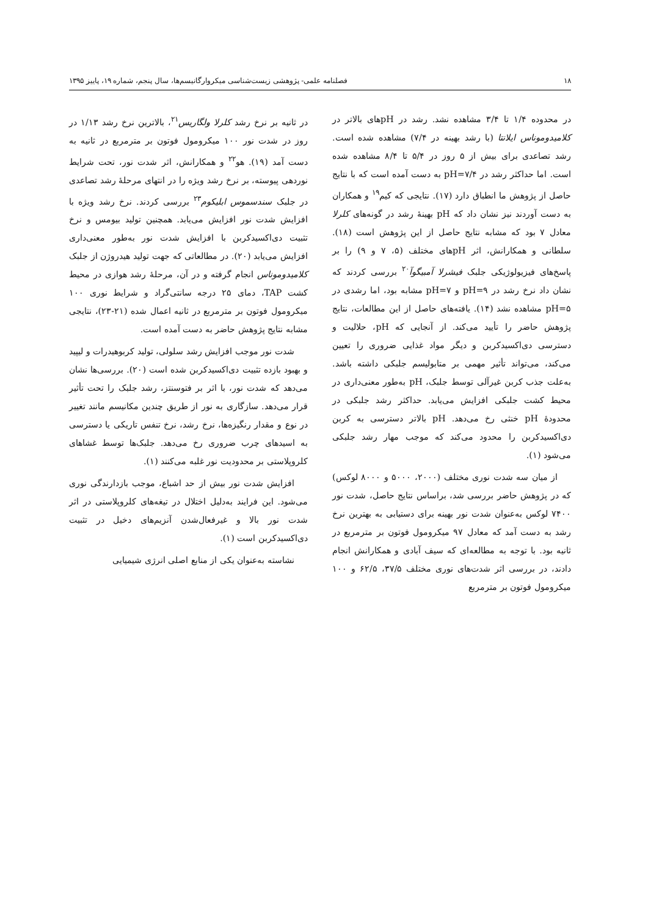۱۸ فصلنامه علمی- پژوهشی زیست‌شناسی میکروارگانیسم‌ها، سال پنجم، شماره ۱۹، پاییز ۱۳۹۵
در محدوده ۱/۴ تا ۳/۴ مشاهده نشد. رشد در pHهای بالاتر در کلامیدوموناس ایلانتا (با رشد بهینه در ۷/۴) مشاهده شده است. رشد تصاعدی برای بیش از ۵ روز در ۵/۴ تا ۸/۴ مشاهده شده است. اما حداکثر رشد در pH=۷/۴ به دست آمده است که با نتایج حاصل از پژوهش ما انطباق دارد (۱۷). نتایجی که کیم<sup>۱۹</sup> و همکاران به دست آوردند نیز نشان داد که pH بهینهٔ رشد در گونه‌های کلرلا معادل ۷ بود که مشابه نتایج حاصل از این پژوهش است (۱۸). سلطانی و همکارانش، اثر pHهای مختلف (۵، ۷ و ۹) را بر پاسخ‌های فیزیولوژیکی جلبک فیشرلا آمبیگوآ<sup>۲۰</sup> بررسی کردند که نشان داد نرخ رشد در pH=۹ و pH=۷ مشابه بود، اما رشدی در pH=۵ مشاهده نشد (۱۴). یافته‌های حاصل از این مطالعات، نتایج پژوهش حاضر را تأیید می‌کند. از آنجایی که pH، حلالیت و دسترسی دی‌اکسیدکربن و دیگر مواد غذایی ضروری را تعیین می‌کند، می‌تواند تأثیر مهمی بر متابولیسم جلبکی داشته باشد. به‌علت جذب کربن غیرآلی توسط جلبک، pH به‌طور معنی‌داری در محیط کشت جلبکی افزایش می‌یابد. حداکثر رشد جلبکی در محدودهٔ pH خنثی رخ می‌دهد. pH بالاتر دسترسی به کربن دی‌اکسیدکربن را محدود می‌کند که موجب مهار رشد جلبکی می‌شود (۱).
از میان سه شدت نوری مختلف (۲۰۰۰، ۵۰۰۰ و ۸۰۰۰ لوکس) که در پژوهش حاضر بررسی شد، براساس نتایج حاصل، شدت نور ۷۴۰۰ لوکس به‌عنوان شدت نور بهینه برای دستیابی به بهترین نرخ رشد به دست آمد که معادل ۹۷ میکرومول فوتون بر مترمربع در ثانیه بود. با توجه به مطالعه‌ای که سیف آبادی و همکارانش انجام دادند، در بررسی اثر شدت‌های نوری مختلف ۳۷/۵، ۶۲/۵ و ۱۰۰ میکرومول فوتون بر مترمربع
در ثانیه بر نرخ رشد کلرلا ولگاریس<sup>۲۱</sup>، بالاترین نرخ رشد ۱/۱۳ در روز در شدت نور ۱۰۰ میکرومول فوتون بر مترمربع در ثانیه به دست آمد (۱۹). هو<sup>۲۲</sup> و همکارانش، اثر شدت نور، تحت شرایط نوردهی پیوسته، بر نرخ رشد ویژه را در انتهای مرحلهٔ رشد تصاعدی در جلبک سندسموس ابلیکوم<sup>۲۳</sup> بررسی کردند. نرخ رشد ویژه با افزایش شدت نور افزایش می‌یابد. همچنین تولید بیومس و نرخ تثبیت دی‌اکسیدکربن با افزایش شدت نور به‌طور معنی‌داری افزایش می‌یابد (۲۰). در مطالعاتی که جهت تولید هیدروژن از جلبک کلامیدوموناس انجام گرفته و در آن، مرحلهٔ رشد هوازی در محیط کشت TAP، دمای ۲۵ درجه سانتی‌گراد و شرایط نوری ۱۰۰ میکرومول فوتون بر مترمربع در ثانیه اعمال شده (۲۱-۲۳)، نتایجی مشابه نتایج پژوهش حاضر به دست آمده است.
شدت نور موجب افزایش رشد سلولی، تولید کربوهیدرات و لیپید و بهبود بازده تثبیت دی‌اکسیدکربن شده است (۲۰). بررسی‌ها نشان می‌دهد که شدت نور، با اثر بر فتوسنتز، رشد جلبک را تحت تأثیر قرار می‌دهد. سازگاری به نور از طریق چندین مکانیسم مانند تغییر در نوع و مقدار رنگیزه‌ها، نرخ رشد، نرخ تنفس تاریکی یا دسترسی به اسیدهای چرب ضروری رخ می‌دهد. جلبک‌ها توسط غشاهای کلروپلاستی بر محدودیت نور غلبه می‌کنند (۱).
افزایش شدت نور بیش از حد اشباع، موجب بازدارندگی نوری می‌شود. این فرایند به‌دلیل اختلال در تیغه‌های کلروپلاستی در اثر شدت نور بالا و غیرفعال‌شدن آنزیم‌های دخیل در تثبیت دی‌اکسیدکربن است (۱).
نشاسته به‌عنوان یکی از منابع اصلی انرژی شیمیایی